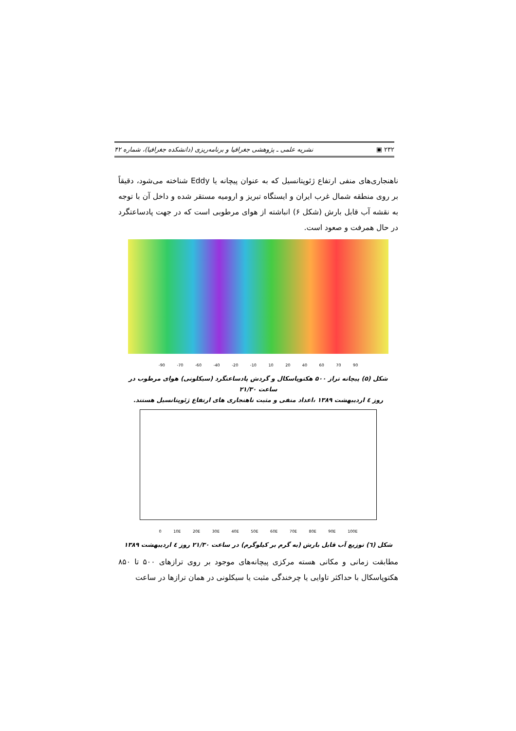۲۳۲ ▣ نشریه علمی ـ پژوهشی جغرافیا و برنامه‌ریزی (دانشکده جغرافیا)، شماره ۴۲
ناهنجاری‌های منفی ارتفاع ژئوپتانسیل که به عنوان پیچانه یا Eddy شناخته می‌شود، دقیقاً بر روی منطقه شمال غرب ایران و ایستگاه تبریز و ارومیه مستقر شده و داخل آن با توجه به نقشه آب قابل بارش (شکل ۶) انباشته از هوای مرطوبی است که در جهت پادساعتگرد در حال همرفت و صعود است.
-90 -70 -60 -40 -20 -10 10 20 40 60 70 90
شکل (۵) پیچانه تراز ۵۰۰ هکتوپاسکال و گردش پادساعتگرد (سیکلونی) هوای مرطوب در ساعت ۲۱/۳۰
روز ٤ اردیبهشت ۱۳۸۹ ،اعداد منفی و مثبت ناهنجاری های ارتفاع ژئوپتانسیل هستند.
0 10E 20E 30E 40E 50E 60E 70E 80E 90E 100E
شکل (٦) توزیع آب قابل بارش (به گرم بر کیلوگرم) در ساعت ۲۱/۳۰ روز ٤ اردیبهشت ۱۳۸۹
مطابقت زمانی و مکانی هسته مرکزی پیچانه‌های موجود بر روی ترازهای ۵۰۰ تا ۸۵۰ هکتوپاسکال با حداکثر تاوایی یا چرخندگی مثبت یا سیکلونی در همان ترازها در ساعت